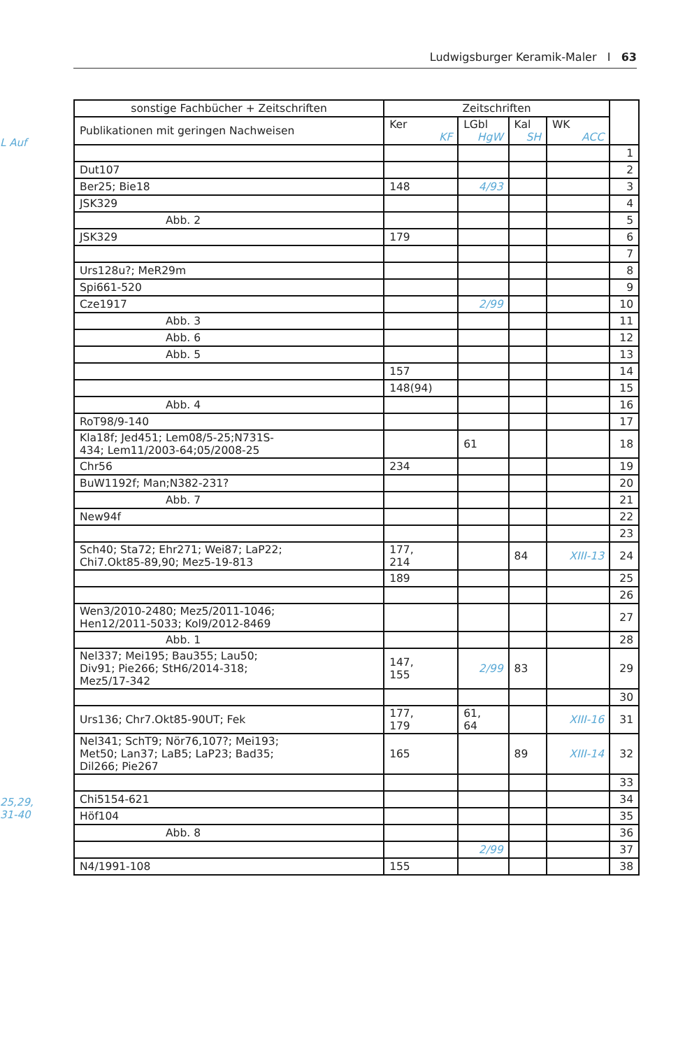Ludwigsburger Keramik-Maler I 63
L Auf
25,29,
31-40
| sonstige Fachbücher + Zeitschriften | Zeitschriften | | | | |
| Publikationen mit geringen Nachweisen | Ker KF | LGbl HgW | Kal SH | WK ACC | |
| | | | | | 1 |
| Dut107 | | | | | 2 |
| Ber25; Bie18 | 148 | 4/93 | | | 3 |
| JSK329 | | | | | 4 |
| Abb. 2 | | | | | 5 |
| JSK329 | 179 | | | | 6 |
| | | | | | 7 |
| Urs128u?; MeR29m | | | | | 8 |
| Spi661-520 | | | | | 9 |
| Cze1917 | | 2/99 | | | 10 |
| Abb. 3 | | | | | 11 |
| Abb. 6 | | | | | 12 |
| Abb. 5 | | | | | 13 |
| | 157 | | | | 14 |
| | 148(94) | | | | 15 |
| Abb. 4 | | | | | 16 |
| RoT98/9-140 | | | | | 17 |
| Kla18f; Jed451; Lem08/5-25;N731S- 434; Lem11/2003-64;05/2008-25 | | 61 | | | 18 |
| Chr56 | 234 | | | | 19 |
| BuW1192f; Man;N382-231? | | | | | 20 |
| Abb. 7 | | | | | 21 |
| New94f | | | | | 22 |
| | | | | | 23 |
| Sch40; Sta72; Ehr271; Wei87; LaP22; Chi7.Okt85-89,90; Mez5-19-813 | 177, 214 | | 84 | XIII-13 | 24 |
| | 189 | | | | 25 |
| | | | | | 26 |
| Wen3/2010-2480; Mez5/2011-1046; Hen12/2011-5033; Kol9/2012-8469 | | | | | 27 |
| Abb. 1 | | | | | 28 |
| Nel337; Mei195; Bau355; Lau50; Div91; Pie266; StH6/2014-318; Mez5/17-342 | 147, 155 | 2/99 | 83 | | 29 |
| | | | | | 30 |
| Urs136; Chr7.Okt85-90UT; Fek | 177, 179 | 61, 64 | | XIII-16 | 31 |
| Nel341; SchT9; Nör76,107?; Mei193; Met50; Lan37; LaB5; LaP23; Bad35; Dil266; Pie267 | 165 | | 89 | XIII-14 | 32 |
| | | | | | 33 |
| Chi5154-621 | | | | | 34 |
| Höf104 | | | | | 35 |
| Abb. 8 | | | | | 36 |
| | | 2/99 | | | 37 |
| N4/1991-108 | 155 | | | | 38 |